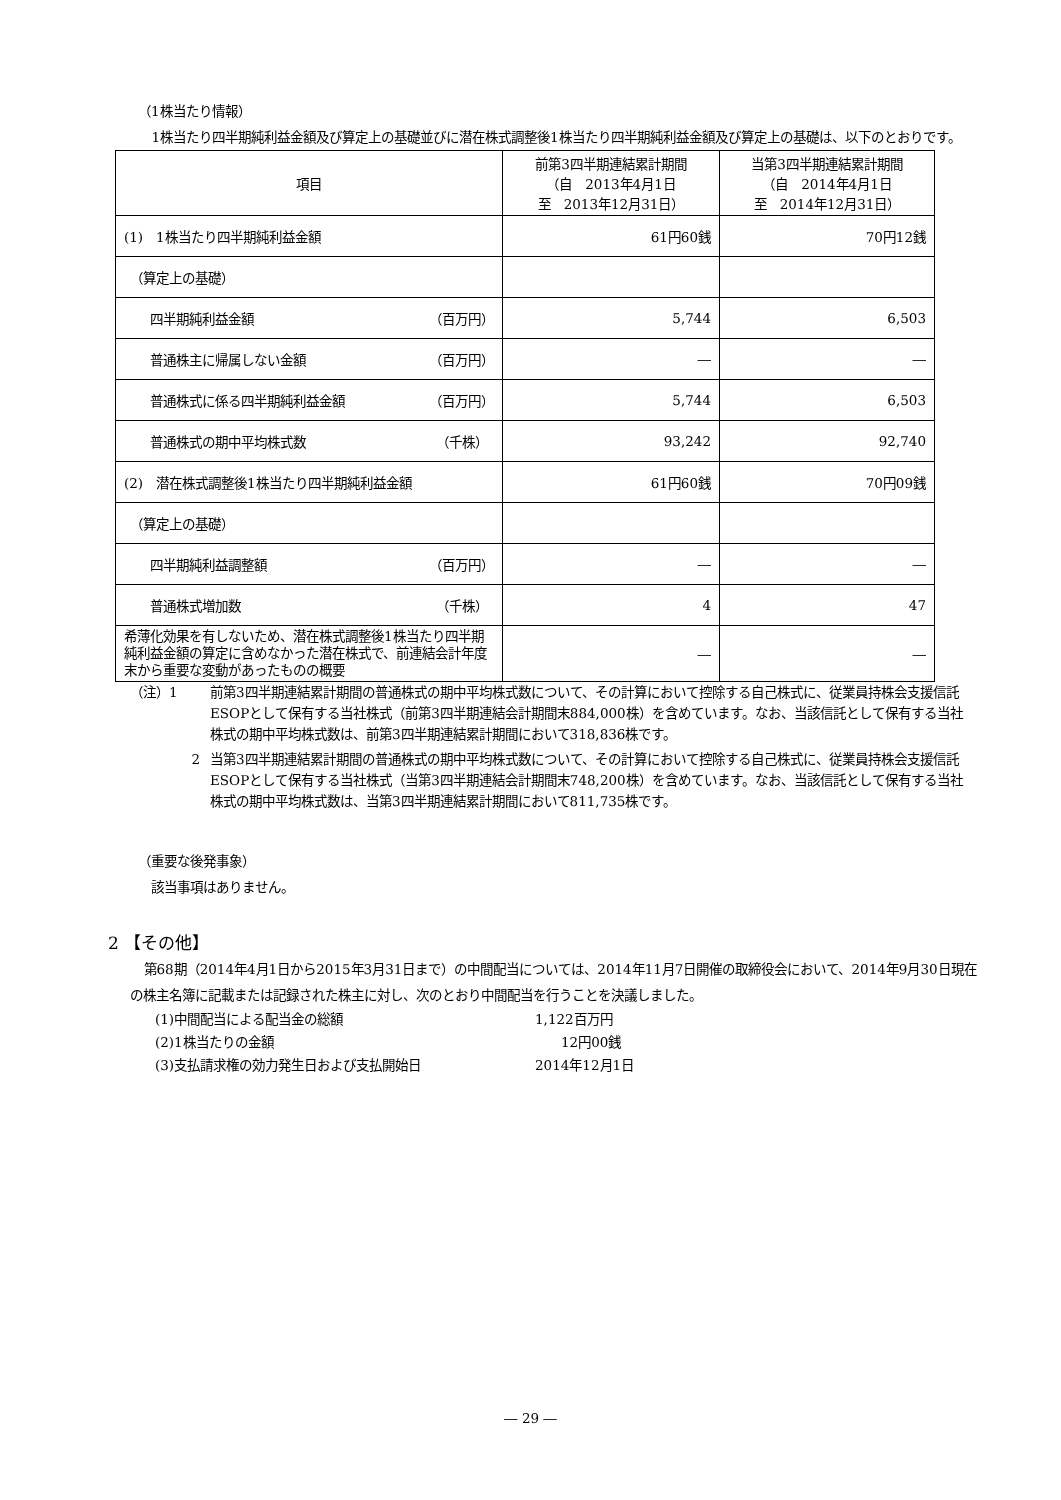（1株当たり情報）
1株当たり四半期純利益金額及び算定上の基礎並びに潜在株式調整後1株当たり四半期純利益金額及び算定上の基礎は、以下のとおりです。
| 項目 | 前第3四半期連結累計期間 （自 2013年4月1日 至 2013年12月31日） | 当第3四半期連結累計期間 （自 2014年4月1日 至 2014年12月31日） |
| --- | --- | --- |
| (1) 1株当たり四半期純利益金額 | 61円60銭 | 70円12銭 |
| （算定上の基礎） | | |
| 四半期純利益金額 （百万円） | 5,744 | 6,503 |
| 普通株主に帰属しない金額 （百万円） | ― | ― |
| 普通株式に係る四半期純利益金額 （百万円） | 5,744 | 6,503 |
| 普通株式の期中平均株式数 （千株） | 93,242 | 92,740 |
| (2) 潜在株式調整後1株当たり四半期純利益金額 | 61円60銭 | 70円09銭 |
| （算定上の基礎） | | |
| 四半期純利益調整額 （百万円） | ― | ― |
| 普通株式増加数 （千株） | 4 | 47 |
| 希薄化効果を有しないため、潜在株式調整後1株当たり四半期純利益金額の算定に含めなかった潜在株式で、前連結会計年度末から重要な変動があったものの概要 | ― | ― |
（注）1 前第3四半期連結累計期間の普通株式の期中平均株式数について、その計算において控除する自己株式に、従業員持株会支援信託ESOPとして保有する当社株式（前第3四半期連結会計期間末884,000株）を含めています。なお、当該信託として保有する当社株式の期中平均株式数は、前第3四半期連結累計期間において318,836株です。
2 当第3四半期連結累計期間の普通株式の期中平均株式数について、その計算において控除する自己株式に、従業員持株会支援信託ESOPとして保有する当社株式（当第3四半期連結会計期間末748,200株）を含めています。なお、当該信託として保有する当社株式の期中平均株式数は、当第3四半期連結累計期間において811,735株です。
（重要な後発事象）
　該当事項はありません。
2 【その他】
第68期（2014年4月1日から2015年3月31日まで）の中間配当については、2014年11月7日開催の取締役会において、2014年9月30日現在の株主名簿に記載または記録された株主に対し、次のとおり中間配当を行うことを決議しました。
(1)中間配当による配当金の総額 1,122百万円
(2)1株当たりの金額　　12円00銭
(3)支払請求権の効力発生日および支払開始日 2014年12月1日
― 29 ―